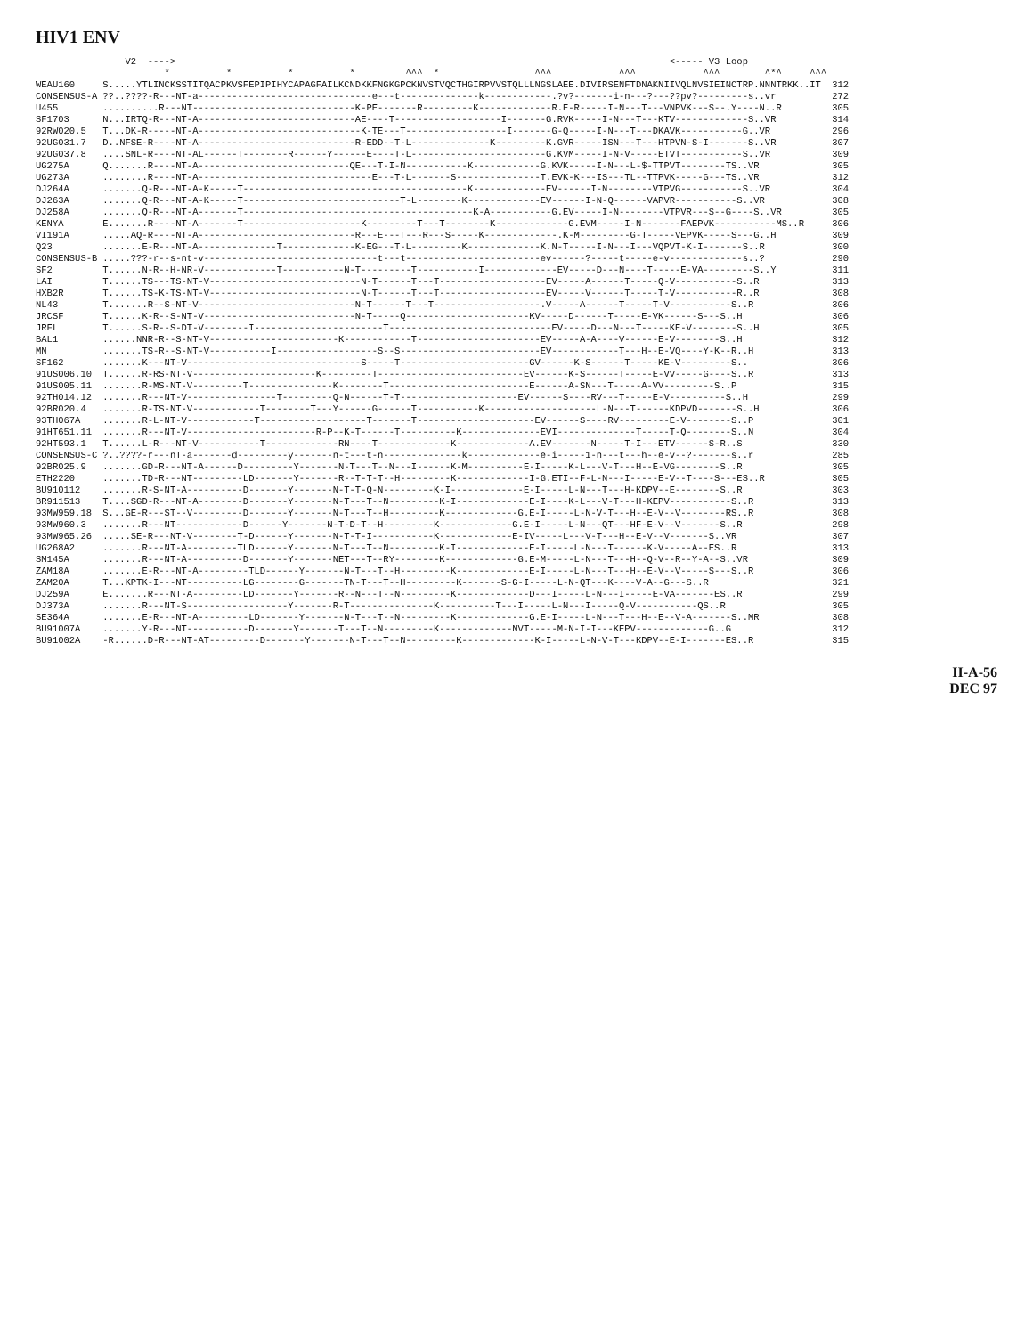HIV1 ENV
| | V2 ----> <----- V3 Loop | |
| --- | --- | --- |
| | * * * * ^^^ * ^^^ ^^^ ^^^ ^*^ ^^^ | |
| WEAU160 | S.....YTLINCKSSTITQACPKVSFEPIPIHYCAPAGFAILKCNDKKFNGKGPCKNVSTVQCTHGIRPVVSTQLLLNGSLAEE.DIVIRSENFTDNAKNIIVQLNVSIEINCTRP.NNNTRKK..IT | 312 |
| CONSENSUS-A | ??..????-R---NT-a-------------------------------e---t--------------k------------.?v?-------i-n---?---??pv?---------s..vr | 272 |
| U455 | ..........R---NT-----------------------------K-PE-------R---------K-------------R.E-R-----I-N---T---VNPVK---S--.Y----N..R | 305 |
| SF1703 | N...IRTQ-R---NT-A----------------------------AE----T-------------------I-------G.RVK-----I-N---T---KTV-------------S..VR | 314 |
| 92RW020.5 | T...DK-R-----NT-A-----------------------------K-TE---T------------------I-------G-Q-----I-N---T---DKAVK-----------G..VR | 296 |
| 92UG031.7 | D..NFSE-R----NT-A----------------------------R-EDD--T-L--------------K---------K.GVR-----ISN---T---HTPVN-S-I-------S..VR | 307 |
| 92UG037.8 | ....SNL-R----NT-AL------T--------R------Y------E----T-L------------------------G.KVM-----I-N-V-----ETVT-----------S..VR | 309 |
| UG275A | Q.......R----NT-A---------------------------QE---T-I-N-----------K------------G.KVK-----I-N---L-$-TTPVT--------TS..VR | 305 |
| UG273A | ........R----NT-A-------------------------------E---T-L-------S---------------T.EVK-K---IS---TL--TTPVK-----G---TS..VR | 312 |
| DJ264A | .......Q-R---NT-A-K-----T----------------------------------------K-------------EV------I-N--------VTPVG-----------S..VR | 304 |
| DJ263A | .......Q-R---NT-A-K-----T----------------------------T-L--------K-------------EV------I-N-Q------VAPVR-----------S..VR | 308 |
| DJ258A | .......Q-R---NT-A-------T-----------------------------------------K-A-----------G.EV-----I-N--------VTPVR---S--G----S..VR | 305 |
| KENYA | E.......R----NT-A-------T---------------------K---------T---T--------K-------------G.EVM-----I-N-------FAEPVK-----------MS..R | 306 |
| VI191A | .....AQ-R----NT-A----------------------------R---E---T---R---S-----K-------------.K-M---------G-T-----VEPVK-----S---G..H | 309 |
| Q23 | .......E-R---NT-A--------------T-------------K-EG---T-L---------K-------------K.N-T-----I-N---I---VQPVT-K-I-------S..R | 300 |
| CONSENSUS-B | .....???-r--s-nt-v-------------------------------t---t------------------------ev------?-----t-----e-v-------------s..? | 290 |
| SF2 | T......N-R--H-NR-V-------------T-----------N-T---------T-----------I-------------EV-----D---N----T-----E-VA---------S..Y | 311 |
| LAI | T......TS---TS-NT-V---------------------------N-T------T---T-------------------EV-----A------T-----Q-V-----------S..R | 313 |
| HXB2R | T......TS-K-TS-NT-V---------------------------N-T------T---T-------------------EV-----V------T-----T-V-----------R..R | 308 |
| NL43 | T.......R--S-NT-V----------------------------N-T------T---T-------------------.V-----A------T-----T-V-----------S..R | 306 |
| JRCSF | T......K-R--S-NT-V---------------------------N-T-----Q----------------------KV-----D------T-----E-VK------S---S..H | 306 |
| JRFL | T......S-R--S-DT-V--------I-----------------------T-----------------------------EV-----D---N---T-----KE-V--------S..H | 305 |
| BAL1 | ......NNR-R--S-NT-V-----------------------K------------T----------------------EV-----A-A----V------E-V--------S..H | 312 |
| MN | .......TS-R--S-NT-V-----------I------------------S--S-------------------------EV------------T---H--E-VQ----Y-K--R..H | 313 |
| SF162 | .......K---NT-V-------------------------------S-----T-----------------------GV------K-S------T-----KE-V---------S.. | 306 |
| 91US006.10 | T......R-RS-NT-V----------------------K---------T--------------------------EV------K-S------T-----E-VV-----G----S..R | 313 |
| 91US005.11 | .......R-MS-NT-V---------T---------------K--------T-------------------------E------A-SN---T-----A-VV---------S..P | 315 |
| 92TH014.12 | .......R---NT-V----------------T---------Q-N------T-T---------------------EV------S----RV---T-----E-V----------S..H | 299 |
| 92BR020.4 | .......R-TS-NT-V------------T--------T---Y------G------T-----------K--------------------L-N---T------KDPVD-------S..H | 306 |
| 93TH067A | .......R-L-NT-V------------T-------------------T-------T---------------------EV------S----RV---------E-V--------S..P | 301 |
| 91HT651.11 | .......R---NT-V-----------------------R-P--K-T------T----------K--------------EVI--------------T-----T-Q--------S..N | 304 |
| 92HT593.1 | T......L-R---NT-V-----------T-------------RN----T-------------K-------------A.EV-------N-----T-I---ETV------S-R..S | 330 |
| CONSENSUS-C | ?..????-r---nT-a-------d---------y-------n-t---t-n--------------k-------------e-i-----1-n---t---h--e-v--?-------s..r | 285 |
| 92BR025.9 | .......GD-R---NT-A------D---------Y-------N-T---T--N---I------K-M----------E-I-----K-L---V-T---H--E-VG--------S..R | 305 |
| ETH2220 | .......TD-R---NT---------LD-------Y-------R--T-T-T--H---------K-------------I-G.ETI--F-L-N---I-----E-V--T----S---ES..R | 305 |
| BU910112 | .......R-S-NT-A----------D-------Y-------N-T-T-Q-N---------K-I-------------E-I-----L-N---T---H-KDPV--E--------S..R | 303 |
| BR911513 | T....SGD-R---NT-A--------D-------Y-------N-T---T--N---------K-I-------------E-I----K-L---V-T---H-KEPV-----------S..R | 313 |
| 93MW959.18 | S...GE-R---ST--V---------D-------Y-------N-T---T--H---------K-------------G.E-I-----L-N-V-T---H--E-V--V--------RS..R | 308 |
| 93MW960.3 | .......R---NT------------D------Y-------N-T-D-T--H---------K-------------G.E-I-----L-N---QT---HF-E-V--V-------S..R | 298 |
| 93MW965.26 | .....SE-R---NT-V--------T-D------Y-------N-T-T-I-----------K-------------E-IV-----L---V-T---H--E-V--V-------S..VR | 307 |
| UG268A2 | .......R---NT-A---------TLD------Y-------N-T---T--N---------K-I-------------E-I-----L-N---T------K-V-----A--ES..R | 313 |
| SM145A | .......R---NT-A----------D-------Y-------NET---T--RY--------K-------------G.E-M-----L-N---T---H--Q-V--R--Y-A--S..VR | 309 |
| ZAM18A | .......E-R---NT-A---------TLD------Y-------N-T---T--H---------K-------------E-I-----L-N---T---H--E-V--V-----S---S..R | 306 |
| ZAM20A | T...KPTK-I---NT----------LG--------G-------TN-T---T--H---------K-------S-G-I-----L-N-QT---K----V-A--G---S..R | 321 |
| DJ259A | E.......R---NT-A---------LD-------Y-------R--N---T--N---------K-------------D---I-----L-N---I-----E-VA-------ES..R | 299 |
| DJ373A | .......R---NT-S------------------Y-------R-T---------------K----------T---I-----L-N---I-----Q-V-----------QS..R | 305 |
| SE364A | .......E-R---NT-A---------LD-------Y-------N-T---T--N---------K-------------G.E-I-----L-N---T---H--E--V-A-------S..MR | 308 |
| BU91007A | .......Y-R---NT-----------D-------Y-------T---T--N---------K-------------NVT-----M-N-I-I---KEPV-------------G..G | 312 |
| BU91002A | -R......D-R---NT-AT---------D-------Y-------N-T---T--N---------K-------------K-I-----L-N-V-T---KDPV--E-I-------ES..R | 315 |
II-A-56
DEC 97